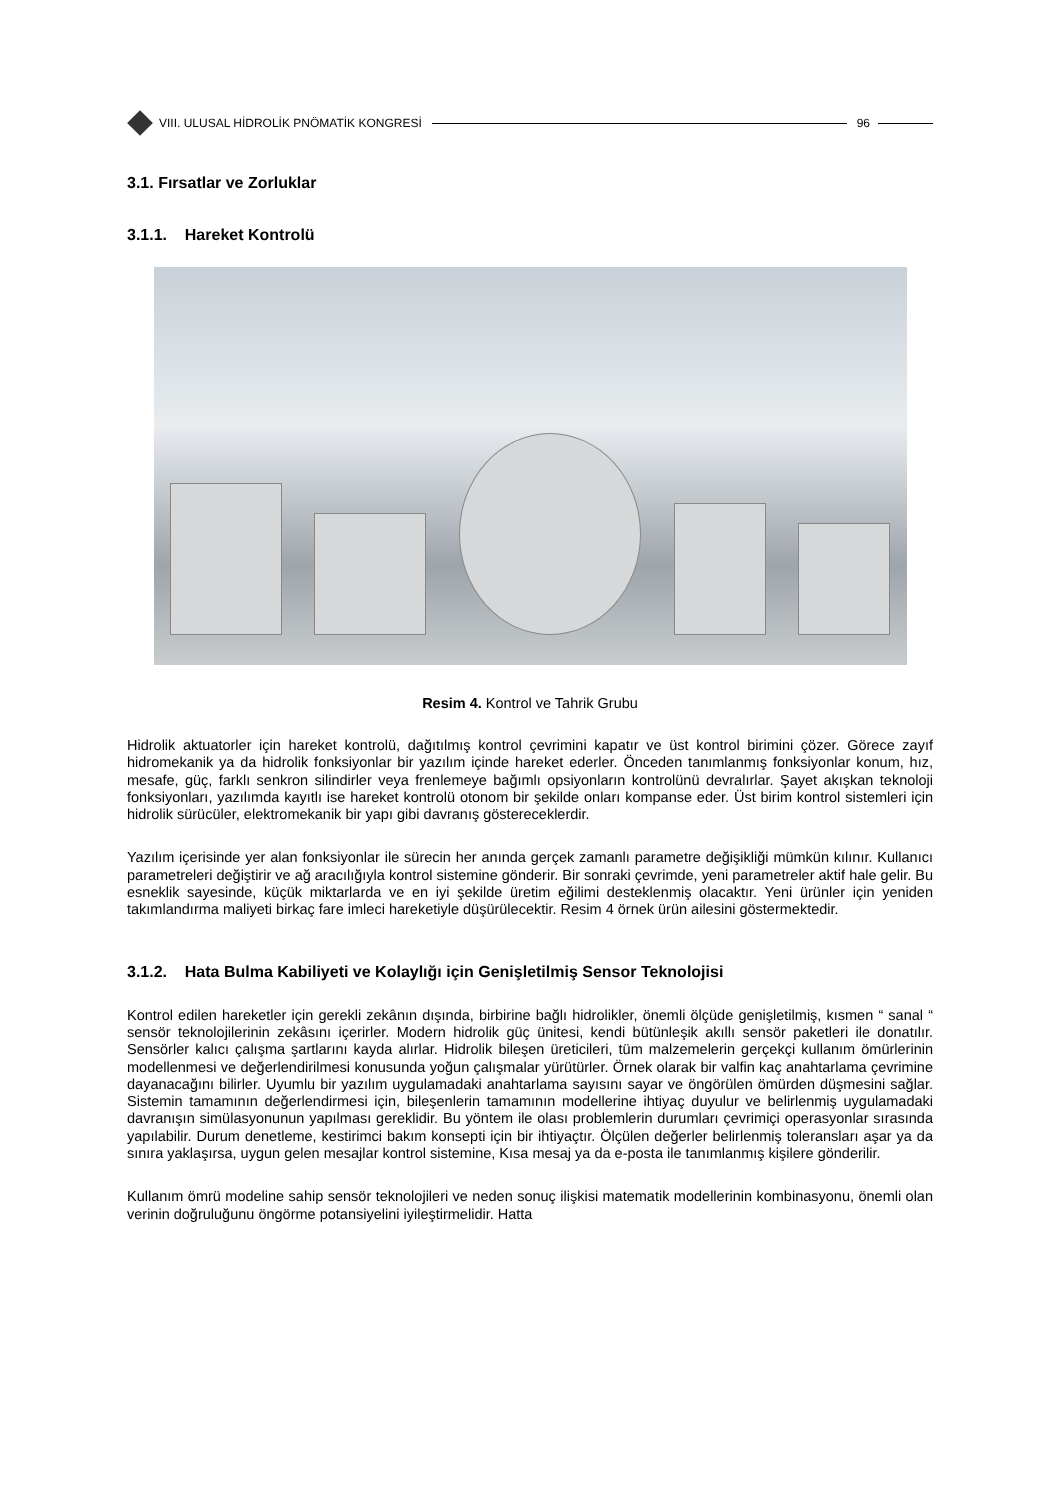VIII. ULUSAL HİDROLİK PNÖMATİK KONGRESİ
96
3.1. Fırsatlar ve Zorluklar
3.1.1. Hareket Kontrolü
Resim 4. Kontrol ve Tahrik Grubu
Hidrolik aktuatorler için hareket kontrolü, dağıtılmış kontrol çevrimini kapatır ve üst kontrol birimini çözer. Görece zayıf hidromekanik ya da hidrolik fonksiyonlar bir yazılım içinde hareket ederler. Önceden tanımlanmış fonksiyonlar konum, hız, mesafe, güç, farklı senkron silindirler veya frenlemeye bağımlı opsiyonların kontrolünü devralırlar. Şayet akışkan teknoloji fonksiyonları, yazılımda kayıtlı ise hareket kontrolü otonom bir şekilde onları kompanse eder. Üst birim kontrol sistemleri için hidrolik sürücüler, elektromekanik bir yapı gibi davranış göstereceklerdir.
Yazılım içerisinde yer alan fonksiyonlar ile sürecin her anında gerçek zamanlı parametre değişikliği mümkün kılınır. Kullanıcı parametreleri değiştirir ve ağ aracılığıyla kontrol sistemine gönderir. Bir sonraki çevrimde, yeni parametreler aktif hale gelir. Bu esneklik sayesinde, küçük miktarlarda ve en iyi şekilde üretim eğilimi desteklenmiş olacaktır. Yeni ürünler için yeniden takımlandırma maliyeti birkaç fare imleci hareketiyle düşürülecektir. Resim 4 örnek ürün ailesini göstermektedir.
3.1.2. Hata Bulma Kabiliyeti ve Kolaylığı için Genişletilmiş Sensor Teknolojisi
Kontrol edilen hareketler için gerekli zekânın dışında, birbirine bağlı hidrolikler, önemli ölçüde genişletilmiş, kısmen “ sanal “ sensör teknolojilerinin zekâsını içerirler. Modern hidrolik güç ünitesi, kendi bütünleşik akıllı sensör paketleri ile donatılır. Sensörler kalıcı çalışma şartlarını kayda alırlar. Hidrolik bileşen üreticileri, tüm malzemelerin gerçekçi kullanım ömürlerinin modellenmesi ve değerlendirilmesi konusunda yoğun çalışmalar yürütürler. Örnek olarak bir valfin kaç anahtarlama çevrimine dayanacağını bilirler. Uyumlu bir yazılım uygulamadaki anahtarlama sayısını sayar ve öngörülen ömürden düşmesini sağlar. Sistemin tamamının değerlendirmesi için, bileşenlerin tamamının modellerine ihtiyaç duyulur ve belirlenmiş uygulamadaki davranışın simülasyonunun yapılması gereklidir. Bu yöntem ile olası problemlerin durumları çevrimiçi operasyonlar sırasında yapılabilir. Durum denetleme, kestirimci bakım konsepti için bir ihtiyaçtır. Ölçülen değerler belirlenmiş toleransları aşar ya da sınıra yaklaşırsa, uygun gelen mesajlar kontrol sistemine, Kısa mesaj ya da e-posta ile tanımlanmış kişilere gönderilir.
Kullanım ömrü modeline sahip sensör teknolojileri ve neden sonuç ilişkisi matematik modellerinin kombinasyonu, önemli olan verinin doğruluğunu öngörme potansiyelini iyileştirmelidir. Hatta